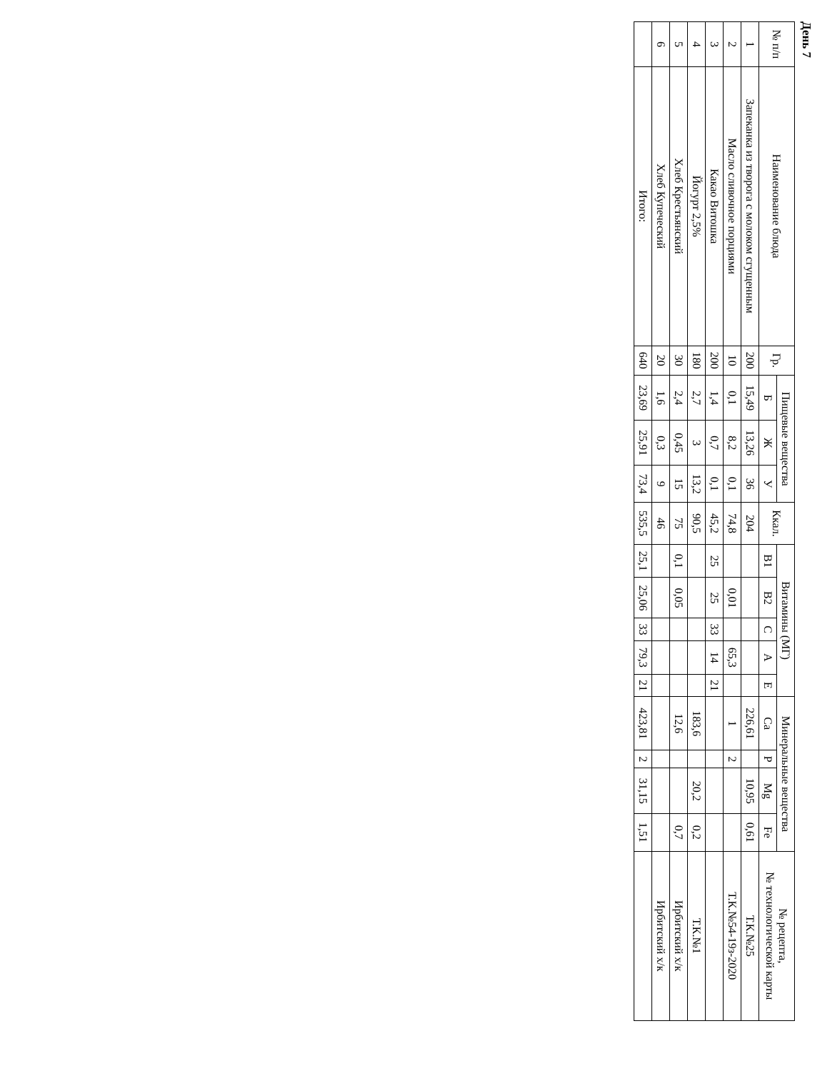День 7
| № п/п | Наименование блюда | Гр. | Пищевые вещества | | | Ккал. | Витамины (МГ) | | | | | Минеральные вещества | | | | № рецепта, № технологической карты |
| --- | --- | --- | --- | --- | --- | --- | --- | --- | --- | --- | --- | --- | --- | --- | --- | --- |
| | | | Б | Ж | У | | В1 | В2 | С | А | Е | Са | Р | Mg | Fe | |
| 1 | Запеканка из творога с молоком сгущенным | 200 | 15,49 | 13,26 | 36 | 204 | | | | | | 226,61 | | 10,95 | 0,61 | Т.К.№25 |
| 2 | Масло сливочное порциями | 10 | 0,1 | 8,2 | 0,1 | 74,8 | | 0,01 | | 65,3 | | 1 | 2 | | | Т.К.№54-19з-2020 |
| 3 | Какао Витошка | 200 | 1,4 | 0,7 | 0,1 | 45,2 | 25 | 25 | 33 | 14 | 21 | | | | | |
| 4 | Йогурт 2,5% | 180 | 2,7 | 3 | 13,2 | 90,5 | | | | | | 183,6 | | 20,2 | 0,2 | Т.К.№1 |
| 5 | Хлеб Крестьянский | 30 | 2,4 | 0,45 | 15 | 75 | 0,1 | 0,05 | | | | 12,6 | | | 0,7 | Ирбитский х/к |
| 6 | Хлеб Купеческий | 20 | 1,6 | 0,3 | 9 | 46 | | | | | | | | | | Ирбитский х/к |
| | Итого: | 640 | 23,69 | 25,91 | 73,4 | 535,5 | 25,1 | 25,06 | 33 | 79,3 | 21 | 423,81 | 2 | 31,15 | 1,51 | |